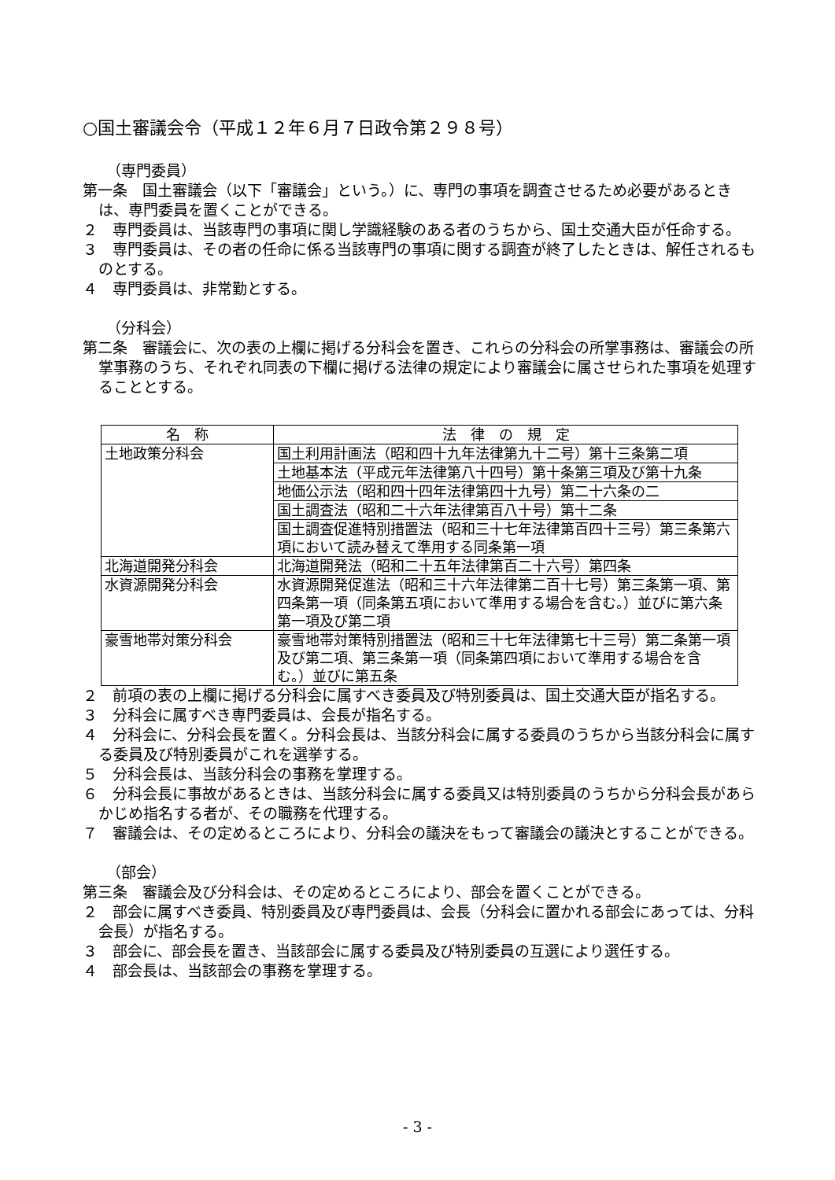○国土審議会令（平成１２年６月７日政令第２９８号）
（専門委員）
第一条　国土審議会（以下「審議会」という。）に、専門の事項を調査させるため必要があるときは、専門委員を置くことができる。
２　専門委員は、当該専門の事項に関し学識経験のある者のうちから、国土交通大臣が任命する。
３　専門委員は、その者の任命に係る当該専門の事項に関する調査が終了したときは、解任されるものとする。
４　専門委員は、非常勤とする。
（分科会）
第二条　審議会に、次の表の上欄に掲げる分科会を置き、これらの分科会の所掌事務は、審議会の所掌事務のうち、それぞれ同表の下欄に掲げる法律の規定により審議会に属させられた事項を処理することとする。
| 名 称 | 法 律 の 規 定 |
| --- | --- |
| 土地政策分科会 | 国土利用計画法（昭和四十九年法律第九十二号）第十三条第二項 |
| | 土地基本法（平成元年法律第八十四号）第十条第三項及び第十九条 |
| | 地価公示法（昭和四十四年法律第四十九号）第二十六条の二 |
| | 国土調査法（昭和二十六年法律第百八十号）第十二条 |
| | 国土調査促進特別措置法（昭和三十七年法律第百四十三号）第三条第六項において読み替えて準用する同条第一項 |
| 北海道開発分科会 | 北海道開発法（昭和二十五年法律第百二十六号）第四条 |
| 水資源開発分科会 | 水資源開発促進法（昭和三十六年法律第二百十七号）第三条第一項、第四条第一項（同条第五項において準用する場合を含む。）並びに第六条第一項及び第二項 |
| 豪雪地帯対策分科会 | 豪雪地帯対策特別措置法（昭和三十七年法律第七十三号）第二条第一項及び第二項、第三条第一項（同条第四項において準用する場合を含む。）並びに第五条 |
２　前項の表の上欄に掲げる分科会に属すべき委員及び特別委員は、国土交通大臣が指名する。
３　分科会に属すべき専門委員は、会長が指名する。
４　分科会に、分科会長を置く。分科会長は、当該分科会に属する委員のうちから当該分科会に属する委員及び特別委員がこれを選挙する。
５　分科会長は、当該分科会の事務を掌理する。
６　分科会長に事故があるときは、当該分科会に属する委員又は特別委員のうちから分科会長があらかじめ指名する者が、その職務を代理する。
７　審議会は、その定めるところにより、分科会の議決をもって審議会の議決とすることができる。
（部会）
第三条　審議会及び分科会は、その定めるところにより、部会を置くことができる。
２　部会に属すべき委員、特別委員及び専門委員は、会長（分科会に置かれる部会にあっては、分科会長）が指名する。
３　部会に、部会長を置き、当該部会に属する委員及び特別委員の互選により選任する。
４　部会長は、当該部会の事務を掌理する。
- 3 -